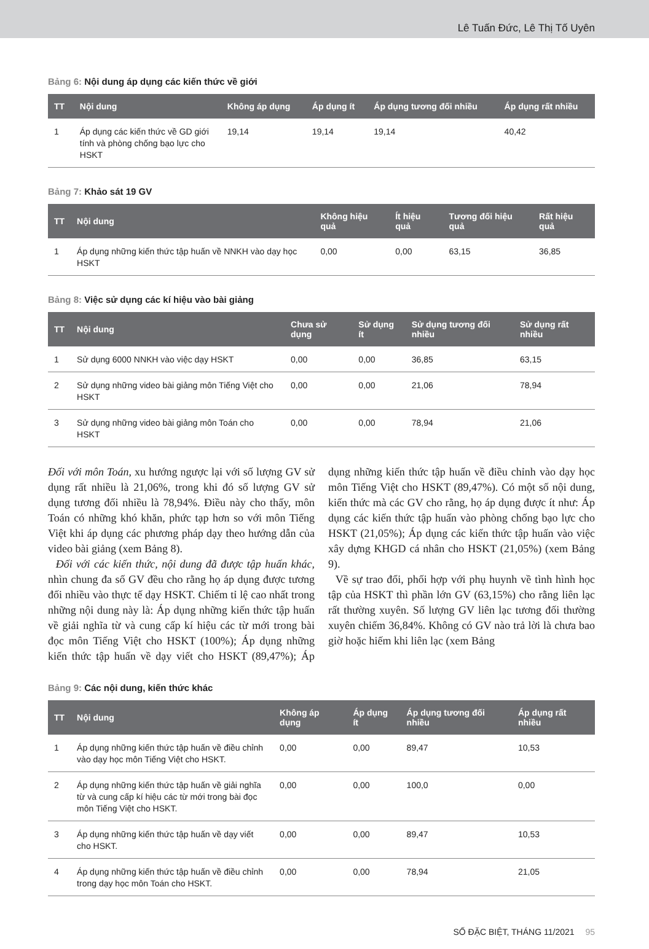Lê Tuấn Đức, Lê Thị Tố Uyên
Bảng 6: Nội dung áp dụng các kiến thức về giới
| TT | Nội dung | Không áp dụng | Áp dụng ít | Áp dụng tương đối nhiều | Áp dụng rất nhiều |
| --- | --- | --- | --- | --- | --- |
| 1 | Áp dụng các kiến thức về GD giới tính và phòng chống bạo lực cho HSKT | 19,14 | 19,14 | 19,14 | 40,42 |
Bảng 7: Khảo sát 19 GV
| TT | Nội dung | Không hiệu quả | Ít hiệu quả | Tương đối hiệu quả | Rất hiệu quả |
| --- | --- | --- | --- | --- | --- |
| 1 | Áp dụng những kiến thức tập huấn về NNKH vào dạy học HSKT | 0,00 | 0,00 | 63,15 | 36,85 |
Bảng 8: Việc sử dụng các kí hiệu vào bài giảng
| TT | Nội dung | Chưa sử dụng | Sử dụng ít | Sử dụng tương đối nhiều | Sử dụng rất nhiều |
| --- | --- | --- | --- | --- | --- |
| 1 | Sử dụng 6000 NNKH vào việc dạy HSKT | 0,00 | 0,00 | 36,85 | 63,15 |
| 2 | Sử dụng những video bài giảng môn Tiếng Việt cho HSKT | 0,00 | 0,00 | 21,06 | 78,94 |
| 3 | Sử dụng những video bài giảng môn Toán cho HSKT | 0,00 | 0,00 | 78,94 | 21,06 |
Đối với môn Toán, xu hướng ngược lại với số lượng GV sử dụng rất nhiều là 21,06%, trong khi đó số lượng GV sử dụng tương đối nhiều là 78,94%. Điều này cho thấy, môn Toán có những khó khăn, phức tạp hơn so với môn Tiếng Việt khi áp dụng các phương pháp dạy theo hướng dẫn của video bài giảng (xem Bảng 8).
Đối với các kiến thức, nội dung đã được tập huấn khác, nhìn chung đa số GV đều cho rằng họ áp dụng được tương đối nhiều vào thực tế dạy HSKT. Chiếm tỉ lệ cao nhất trong những nội dung này là: Áp dụng những kiến thức tập huấn về giải nghĩa từ và cung cấp kí hiệu các từ mới trong bài đọc môn Tiếng Việt cho HSKT (100%); Áp dụng những kiến thức tập huấn về dạy viết cho HSKT (89,47%); Áp dụng những kiến thức tập huấn về điều chỉnh vào dạy học môn Tiếng Việt cho HSKT (89,47%). Có một số nội dung, kiến thức mà các GV cho rằng, họ áp dụng được ít như: Áp dụng các kiến thức tập huấn vào phòng chống bạo lực cho HSKT (21,05%); Áp dụng các kiến thức tập huấn vào việc xây dựng KHGD cá nhân cho HSKT (21,05%) (xem Bảng 9).
Về sự trao đổi, phối hợp với phụ huynh về tình hình học tập của HSKT thì phần lớn GV (63,15%) cho rằng liên lạc rất thường xuyên. Số lượng GV liên lạc tương đối thường xuyên chiếm 36,84%. Không có GV nào trả lời là chưa bao giờ hoặc hiếm khi liên lạc (xem Bảng
Bảng 9: Các nội dung, kiến thức khác
| TT | Nội dung | Không áp dụng | Áp dụng ít | Áp dụng tương đối nhiều | Áp dụng rất nhiều |
| --- | --- | --- | --- | --- | --- |
| 1 | Áp dụng những kiến thức tập huấn về điều chỉnh vào dạy học môn Tiếng Việt cho HSKT. | 0,00 | 0,00 | 89,47 | 10,53 |
| 2 | Áp dụng những kiến thức tập huấn về giải nghĩa từ và cung cấp kí hiệu các từ mới trong bài đọc môn Tiếng Việt cho HSKT. | 0,00 | 0,00 | 100,0 | 0,00 |
| 3 | Áp dụng những kiến thức tập huấn về dạy viết cho HSKT. | 0,00 | 0,00 | 89,47 | 10,53 |
| 4 | Áp dụng những kiến thức tập huấn về điều chỉnh trong dạy học môn Toán cho HSKT. | 0,00 | 0,00 | 78,94 | 21,05 |
SỐ ĐẶC BIỆT, THÁNG 11/2021 95